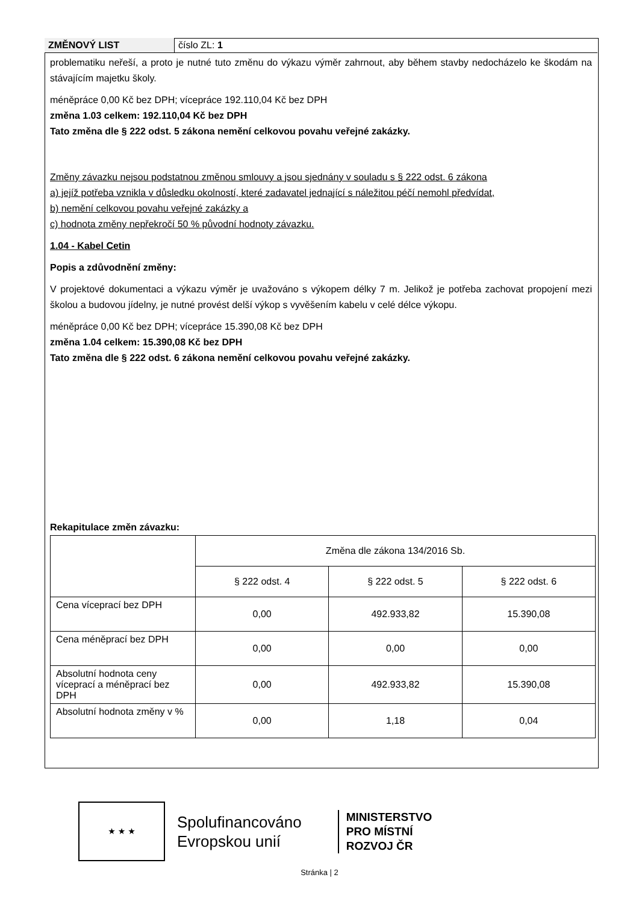ZMĚNOVÝ LIST číslo ZL: 1
problematiku neřeší, a proto je nutné tuto změnu do výkazu výměr zahrnout, aby během stavby nedocházelo ke škodám na stávajícím majetku školy.
méněpráce 0,00 Kč bez DPH; vícepráce 192.110,04 Kč bez DPH
změna 1.03 celkem: 192.110,04 Kč bez DPH
Tato změna dle § 222 odst. 5 zákona nemění celkovou povahu veřejné zakázky.
Změny závazku nejsou podstatnou změnou smlouvy a jsou sjednány v souladu s § 222 odst. 6 zákona
a) jejíž potřeba vznikla v důsledku okolností, které zadavatel jednající s náležitou péčí nemohl předvídat,
b) nemění celkovou povahu veřejné zakázky a
c) hodnota změny nepřekročí 50 % původní hodnoty závazku.
1.04 - Kabel Cetin
Popis a zdůvodnění změny:
V projektové dokumentaci a výkazu výměr je uvažováno s výkopem délky 7 m. Jelikož je potřeba zachovat propojení mezi školou a budovou jídelny, je nutné provést delší výkop s vyvěšením kabelu v celé délce výkopu.
méněpráce 0,00 Kč bez DPH; vícepráce 15.390,08 Kč bez DPH
změna 1.04 celkem: 15.390,08 Kč bez DPH
Tato změna dle § 222 odst. 6 zákona nemění celkovou povahu veřejné zakázky.
Rekapitulace změn závazku:
| | Změna dle zákona 134/2016 Sb. | | |
| --- | --- | --- | --- |
| | § 222 odst. 4 | § 222 odst. 5 | § 222 odst. 6 |
| Cena víceprací bez DPH | 0,00 | 492.933,82 | 15.390,08 |
| Cena méněprací bez DPH | 0,00 | 0,00 | 0,00 |
| Absolutní hodnota ceny víceprací a méněprací bez DPH | 0,00 | 492.933,82 | 15.390,08 |
| Absolutní hodnota změny v % | 0,00 | 1,18 | 0,04 |
★ ★ ★
Spolufinancováno
Evropskou unií
MINISTERSTVO
PRO MÍSTNÍ
ROZVOJ ČR
Stránka | 2